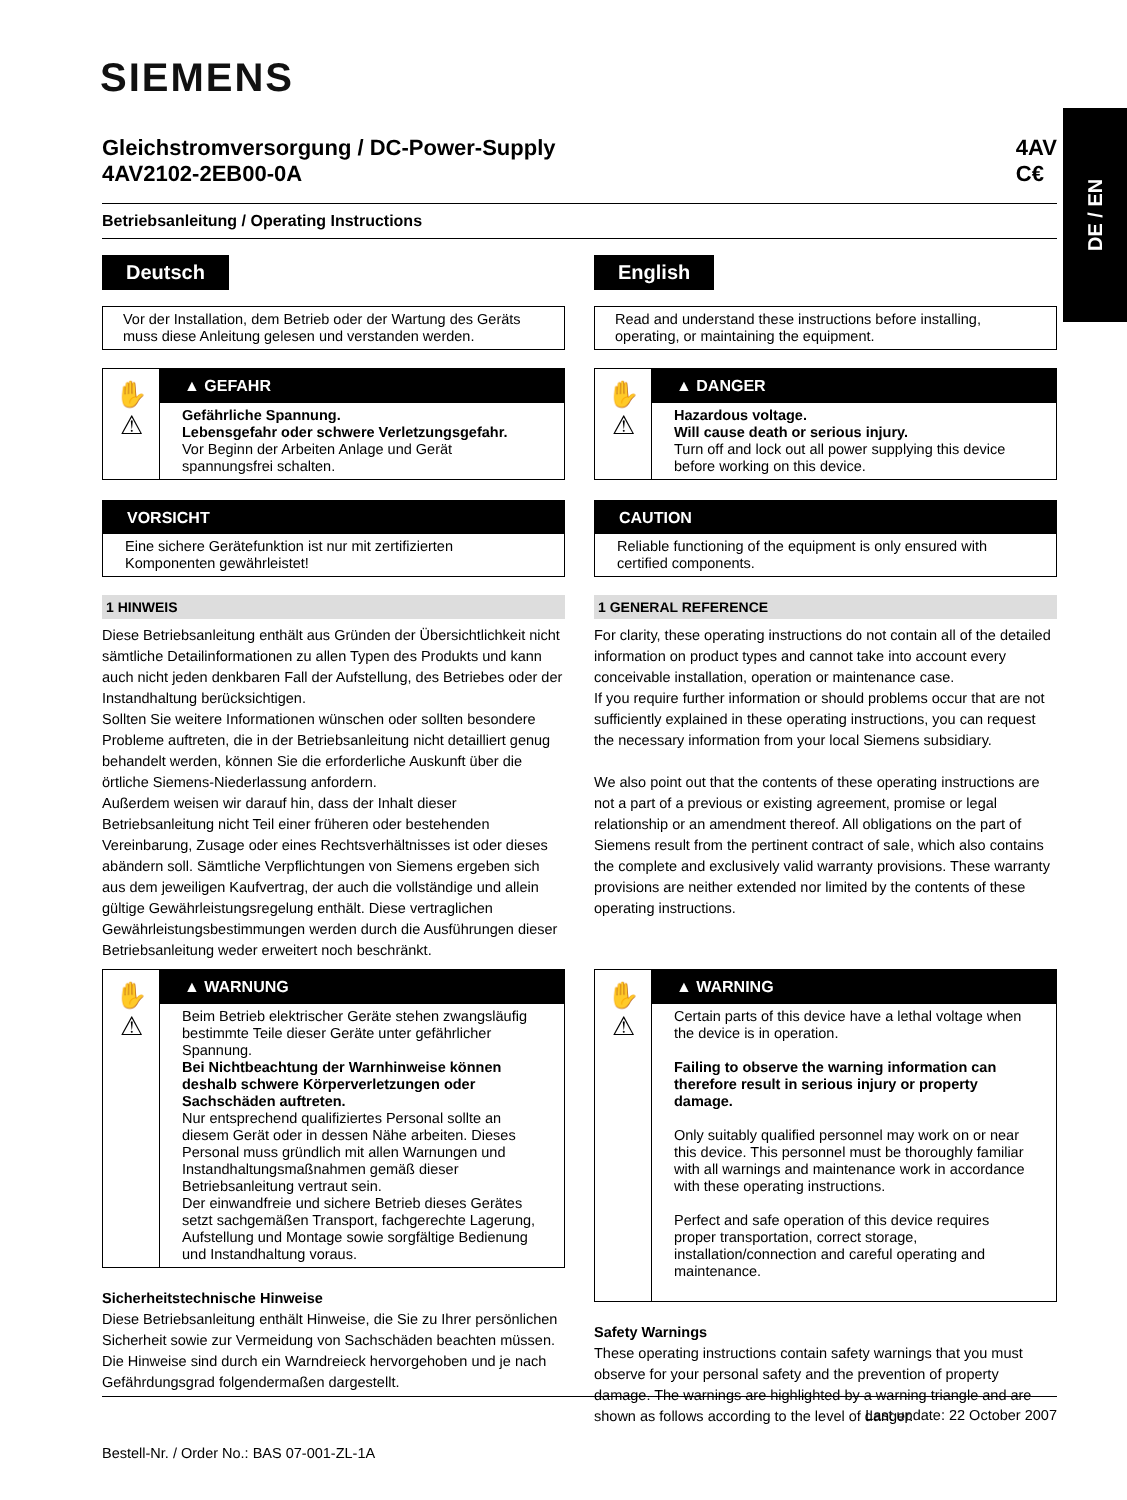SIEMENS
DE / EN
Gleichstromversorgung / DC-Power-Supply
4AV2102-2EB00-0A
4AV
C€
Betriebsanleitung / Operating Instructions
Deutsch
Vor der Installation, dem Betrieb oder der Wartung des Geräts muss diese Anleitung gelesen und verstanden werden.
✋
⚠
▲ GEFAHR
Gefährliche Spannung.
Lebensgefahr oder schwere Verletzungsgefahr.
Vor Beginn der Arbeiten Anlage und Gerät spannungsfrei schalten.
VORSICHT
Eine sichere Gerätefunktion ist nur mit zertifizierten Komponenten gewährleistet!
1 HINWEIS
Diese Betriebsanleitung enthält aus Gründen der Übersichtlichkeit nicht sämtliche Detailinformationen zu allen Typen des Produkts und kann auch nicht jeden denkbaren Fall der Aufstellung, des Betriebes oder der Instandhaltung berücksichtigen.
Sollten Sie weitere Informationen wünschen oder sollten besondere Probleme auftreten, die in der Betriebsanleitung nicht detailliert genug behandelt werden, können Sie die erforderliche Auskunft über die örtliche Siemens-Niederlassung anfordern.
Außerdem weisen wir darauf hin, dass der Inhalt dieser Betriebsanleitung nicht Teil einer früheren oder bestehenden Vereinbarung, Zusage oder eines Rechtsverhältnisses ist oder dieses abändern soll. Sämtliche Verpflichtungen von Siemens ergeben sich aus dem jeweiligen Kaufvertrag, der auch die vollständige und allein gültige Gewährleistungsregelung enthält. Diese vertraglichen Gewährleistungsbestimmungen werden durch die Ausführungen dieser Betriebsanleitung weder erweitert noch beschränkt.
✋
⚠
▲ WARNUNG
Beim Betrieb elektrischer Geräte stehen zwangsläufig bestimmte Teile dieser Geräte unter gefährlicher Spannung.
Bei Nichtbeachtung der Warnhinweise können deshalb schwere Körperverletzungen oder Sachschäden auftreten.
Nur entsprechend qualifiziertes Personal sollte an diesem Gerät oder in dessen Nähe arbeiten. Dieses Personal muss gründlich mit allen Warnungen und Instandhaltungsmaßnahmen gemäß dieser Betriebsanleitung vertraut sein.
Der einwandfreie und sichere Betrieb dieses Gerätes setzt sachgemäßen Transport, fachgerechte Lagerung, Aufstellung und Montage sowie sorgfältige Bedienung und Instandhaltung voraus.
Sicherheitstechnische Hinweise
Diese Betriebsanleitung enthält Hinweise, die Sie zu Ihrer persönlichen Sicherheit sowie zur Vermeidung von Sachschäden beachten müssen. Die Hinweise sind durch ein Warndreieck hervorgehoben und je nach Gefährdungsgrad folgendermaßen dargestellt.
English
Read and understand these instructions before installing, operating, or maintaining the equipment.
✋
⚠
▲ DANGER
Hazardous voltage.
Will cause death or serious injury.
Turn off and lock out all power supplying this device before working on this device.
CAUTION
Reliable functioning of the equipment is only ensured with certified components.
1 GENERAL REFERENCE
For clarity, these operating instructions do not contain all of the detailed information on product types and cannot take into account every conceivable installation, operation or maintenance case.
If you require further information or should problems occur that are not sufficiently explained in these operating instructions, you can request the necessary information from your local Siemens subsidiary.
We also point out that the contents of these operating instructions are not a part of a previous or existing agreement, promise or legal relationship or an amendment thereof. All obligations on the part of Siemens result from the pertinent contract of sale, which also contains the complete and exclusively valid warranty provisions. These warranty provisions are neither extended nor limited by the contents of these operating instructions.
✋
⚠
▲ WARNING
Certain parts of this device have a lethal voltage when the device is in operation.
Failing to observe the warning information can therefore result in serious injury or property damage.
Only suitably qualified personnel may work on or near this device. This personnel must be thoroughly familiar with all warnings and maintenance work in accordance with these operating instructions.
Perfect and safe operation of this device requires proper transportation, correct storage, installation/connection and careful operating and maintenance.
Safety Warnings
These operating instructions contain safety warnings that you must observe for your personal safety and the prevention of property damage. The warnings are highlighted by a warning triangle and are shown as follows according to the level of danger.
Last update: 22 October 2007
Bestell-Nr. / Order No.: BAS 07-001-ZL-1A